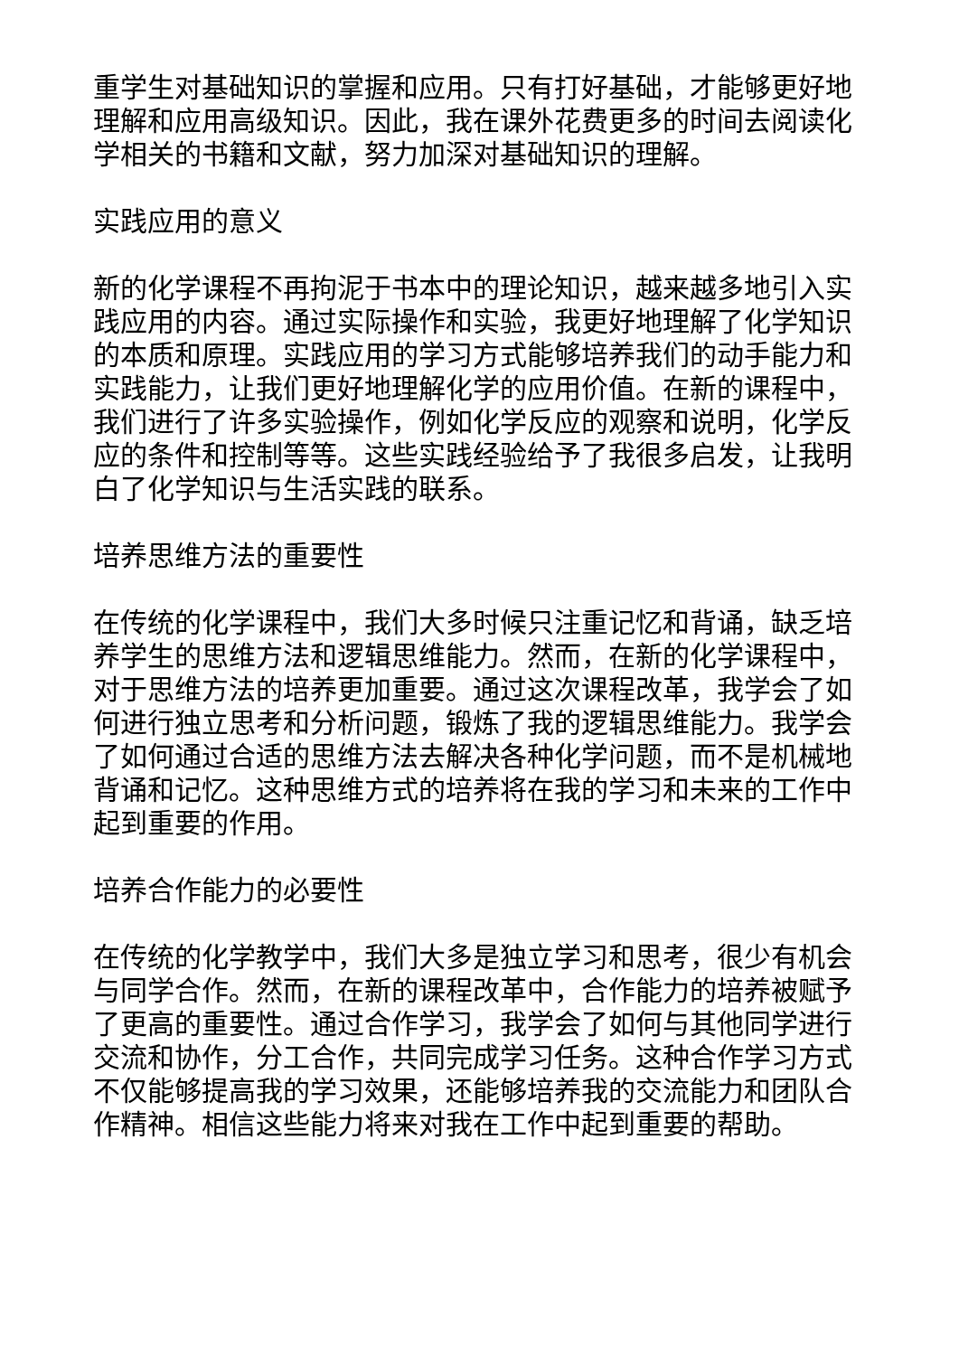重学生对基础知识的掌握和应用。只有打好基础，才能够更好地理解和应用高级知识。因此，我在课外花费更多的时间去阅读化学相关的书籍和文献，努力加深对基础知识的理解。
实践应用的意义
新的化学课程不再拘泥于书本中的理论知识，越来越多地引入实践应用的内容。通过实际操作和实验，我更好地理解了化学知识的本质和原理。实践应用的学习方式能够培养我们的动手能力和实践能力，让我们更好地理解化学的应用价值。在新的课程中，我们进行了许多实验操作，例如化学反应的观察和说明，化学反应的条件和控制等等。这些实践经验给予了我很多启发，让我明白了化学知识与生活实践的联系。
培养思维方法的重要性
在传统的化学课程中，我们大多时候只注重记忆和背诵，缺乏培养学生的思维方法和逻辑思维能力。然而，在新的化学课程中，对于思维方法的培养更加重要。通过这次课程改革，我学会了如何进行独立思考和分析问题，锻炼了我的逻辑思维能力。我学会了如何通过合适的思维方法去解决各种化学问题，而不是机械地背诵和记忆。这种思维方式的培养将在我的学习和未来的工作中起到重要的作用。
培养合作能力的必要性
在传统的化学教学中，我们大多是独立学习和思考，很少有机会与同学合作。然而，在新的课程改革中，合作能力的培养被赋予了更高的重要性。通过合作学习，我学会了如何与其他同学进行交流和协作，分工合作，共同完成学习任务。这种合作学习方式不仅能够提高我的学习效果，还能够培养我的交流能力和团队合作精神。相信这些能力将来对我在工作中起到重要的帮助。